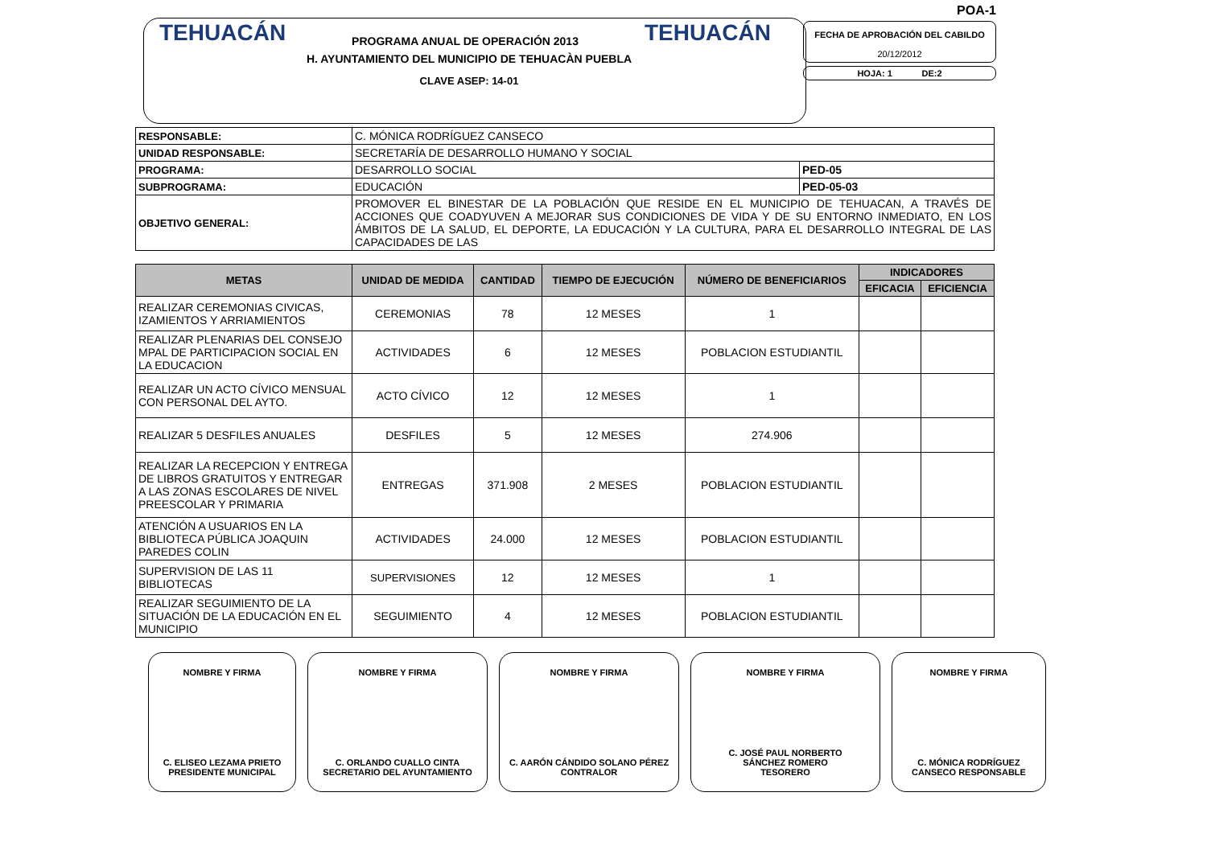TEHUACÁN PROGRAMA ANUAL DE OPERACIÓN 2013 TEHUACÁN
H. AYUNTAMIENTO DEL MUNICIPIO DE TEHUACÀN PUEBLA
CLAVE ASEP: 14-01
POA-1
FECHA DE APROBACIÓN DEL CABILDO
20/12/2012
HOJA: 1 DE:2
| RESPONSABLE: | C. MÓNICA RODRÍGUEZ CANSECO | |
| UNIDAD RESPONSABLE: | SECRETARÍA DE DESARROLLO HUMANO Y SOCIAL | |
| PROGRAMA: | DESARROLLO SOCIAL | PED-05 |
| SUBPROGRAMA: | EDUCACIÓN | PED-05-03 |
| OBJETIVO GENERAL: | PROMOVER EL BINESTAR DE LA POBLACIÓN QUE RESIDE EN EL MUNICIPIO DE TEHUACAN, A TRAVÉS DE ACCIONES QUE COADYUVEN A MEJORAR SUS CONDICIONES DE VIDA Y DE SU ENTORNO INMEDIATO, EN LOS ÁMBITOS DE LA SALUD, EL DEPORTE, LA EDUCACIÓN Y LA CULTURA, PARA EL DESARROLLO INTEGRAL DE LAS CAPACIDADES DE LAS | |
| METAS | UNIDAD DE MEDIDA | CANTIDAD | TIEMPO DE EJECUCIÓN | NÚMERO DE BENEFICIARIOS | INDICADORES | |
| --- | --- | --- | --- | --- | --- | --- |
| | | | | | EFICACIA | EFICIENCIA |
| REALIZAR CEREMONIAS CIVICAS, IZAMIENTOS Y ARRIAMIENTOS | CEREMONIAS | 78 | 12 MESES | 1 | | |
| REALIZAR PLENARIAS DEL CONSEJO MPAL DE PARTICIPACION SOCIAL EN LA EDUCACION | ACTIVIDADES | 6 | 12 MESES | POBLACION ESTUDIANTIL | | |
| REALIZAR UN ACTO CÍVICO MENSUAL CON PERSONAL DEL AYTO. | ACTO CÍVICO | 12 | 12 MESES | 1 | | |
| REALIZAR 5 DESFILES ANUALES | DESFILES | 5 | 12 MESES | 274.906 | | |
| REALIZAR LA RECEPCION Y ENTREGA DE LIBROS GRATUITOS Y ENTREGAR A LAS ZONAS ESCOLARES DE NIVEL PREESCOLAR Y PRIMARIA | ENTREGAS | 371.908 | 2 MESES | POBLACION ESTUDIANTIL | | |
| ATENCIÓN A USUARIOS EN LA BIBLIOTECA PÚBLICA JOAQUIN PAREDES COLIN | ACTIVIDADES | 24.000 | 12 MESES | POBLACION ESTUDIANTIL | | |
| SUPERVISION DE LAS 11 BIBLIOTECAS | SUPERVISIONES | 12 | 12 MESES | 1 | | |
| REALIZAR SEGUIMIENTO DE LA SITUACIÓN DE LA EDUCACIÓN EN EL MUNICIPIO | SEGUIMIENTO | 4 | 12 MESES | POBLACION ESTUDIANTIL | | |
NOMBRE Y FIRMA
C. ELISEO LEZAMA PRIETO
PRESIDENTE MUNICIPAL
NOMBRE Y FIRMA
C. ORLANDO CUALLO CINTA
SECRETARIO DEL AYUNTAMIENTO
NOMBRE Y FIRMA
C. AARÓN CÁNDIDO SOLANO PÉREZ
CONTRALOR
NOMBRE Y FIRMA
C. JOSÉ PAUL NORBERTO
SÁNCHEZ ROMERO
TESORERO
NOMBRE Y FIRMA
C. MÓNICA RODRÍGUEZ
CANSECO RESPONSABLE